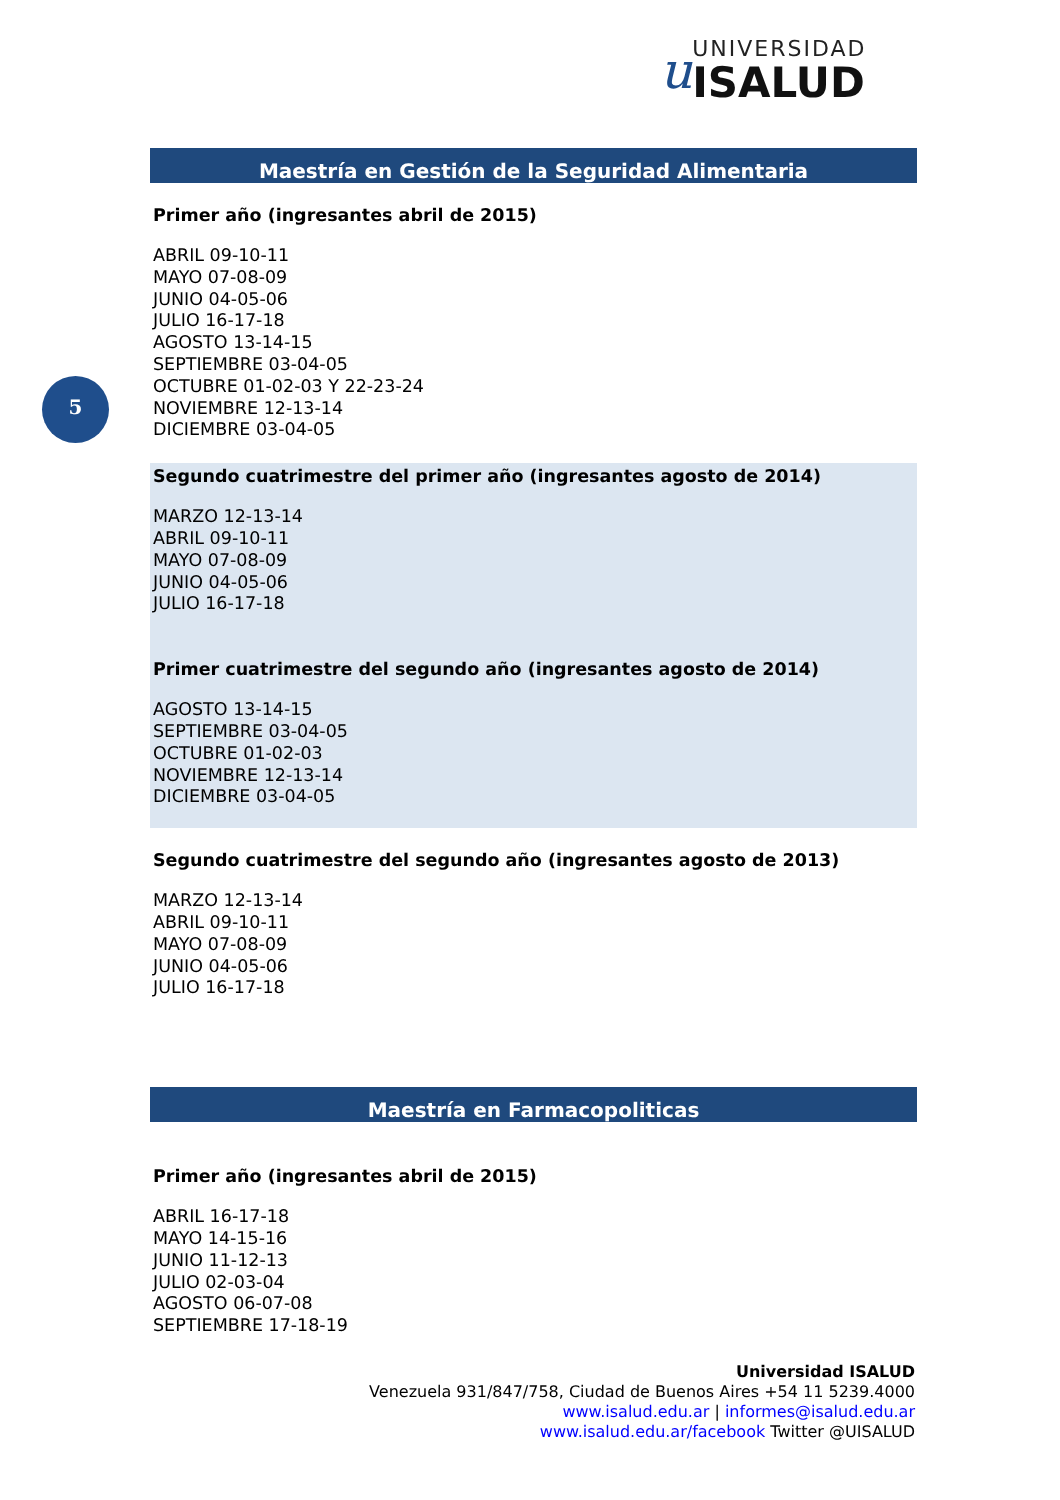u
UNIVERSIDAD
ISALUD
5
Maestría en Gestión de la Seguridad Alimentaria
Primer año (ingresantes abril de 2015)
ABRIL 09-10-11
MAYO 07-08-09
JUNIO 04-05-06
JULIO 16-17-18
AGOSTO 13-14-15
SEPTIEMBRE 03-04-05
OCTUBRE 01-02-03 Y 22-23-24
NOVIEMBRE 12-13-14
DICIEMBRE 03-04-05
Segundo cuatrimestre del primer año (ingresantes agosto de 2014)
MARZO 12-13-14
ABRIL 09-10-11
MAYO 07-08-09
JUNIO 04-05-06
JULIO 16-17-18
Primer cuatrimestre del segundo año (ingresantes agosto de 2014)
AGOSTO 13-14-15
SEPTIEMBRE 03-04-05
OCTUBRE 01-02-03
NOVIEMBRE 12-13-14
DICIEMBRE 03-04-05
Segundo cuatrimestre del segundo año (ingresantes agosto de 2013)
MARZO 12-13-14
ABRIL 09-10-11
MAYO 07-08-09
JUNIO 04-05-06
JULIO 16-17-18
Maestría en Farmacopoliticas
Primer año (ingresantes abril de 2015)
ABRIL 16-17-18
MAYO 14-15-16
JUNIO 11-12-13
JULIO 02-03-04
AGOSTO 06-07-08
SEPTIEMBRE 17-18-19
Universidad ISALUD
Venezuela 931/847/758, Ciudad de Buenos Aires +54 11 5239.4000
www.isalud.edu.ar | informes@isalud.edu.ar
www.isalud.edu.ar/facebook Twitter @UISALUD